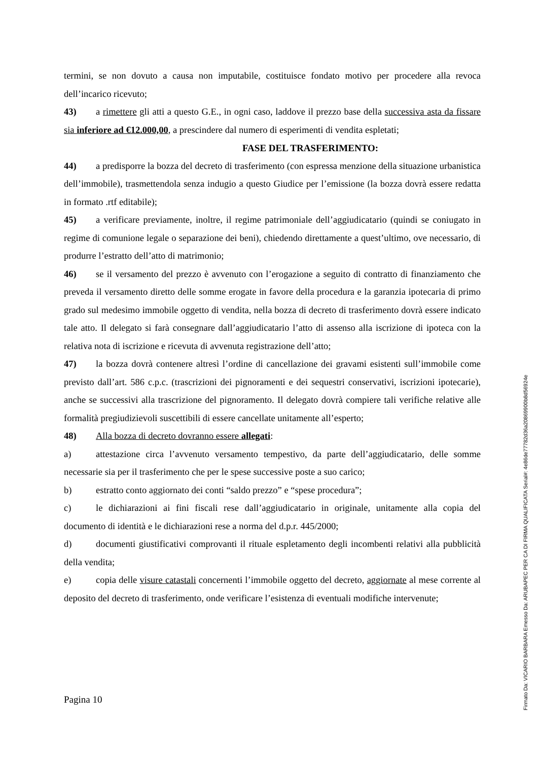termini, se non dovuto a causa non imputabile, costituisce fondato motivo per procedere alla revoca dell’incarico ricevuto;
43) a rimettere gli atti a questo G.E., in ogni caso, laddove il prezzo base della successiva asta da fissare sia inferiore ad €12.000,00, a prescindere dal numero di esperimenti di vendita espletati;
FASE DEL TRASFERIMENTO:
44) a predisporre la bozza del decreto di trasferimento (con espressa menzione della situazione urbanistica dell’immobile), trasmettendola senza indugio a questo Giudice per l’emissione (la bozza dovrà essere redatta in formato .rtf editabile);
45) a verificare previamente, inoltre, il regime patrimoniale dell’aggiudicatario (quindi se coniugato in regime di comunione legale o separazione dei beni), chiedendo direttamente a quest’ultimo, ove necessario, di produrre l’estratto dell’atto di matrimonio;
46) se il versamento del prezzo è avvenuto con l’erogazione a seguito di contratto di finanziamento che preveda il versamento diretto delle somme erogate in favore della procedura e la garanzia ipotecaria di primo grado sul medesimo immobile oggetto di vendita, nella bozza di decreto di trasferimento dovrà essere indicato tale atto. Il delegato si farà consegnare dall’aggiudicatario l’atto di assenso alla iscrizione di ipoteca con la relativa nota di iscrizione e ricevuta di avvenuta registrazione dell’atto;
47) la bozza dovrà contenere altresì l’ordine di cancellazione dei gravami esistenti sull’immobile come previsto dall’art. 586 c.p.c. (trascrizioni dei pignoramenti e dei sequestri conservativi, iscrizioni ipotecarie), anche se successivi alla trascrizione del pignoramento. Il delegato dovrà compiere tali verifiche relative alle formalità pregiudizievoli suscettibili di essere cancellate unitamente all’esperto;
48) Alla bozza di decreto dovranno essere allegati:
a) attestazione circa l’avvenuto versamento tempestivo, da parte dell’aggiudicatario, delle somme necessarie sia per il trasferimento che per le spese successive poste a suo carico;
b) estratto conto aggiornato dei conti “saldo prezzo” e “spese procedura”;
c) le dichiarazioni ai fini fiscali rese dall’aggiudicatario in originale, unitamente alla copia del documento di identità e le dichiarazioni rese a norma del d.p.r. 445/2000;
d) documenti giustificativi comprovanti il rituale espletamento degli incombenti relativi alla pubblicità della vendita;
e) copia delle visure catastali concernenti l’immobile oggetto del decreto, aggiornate al mese corrente al deposito del decreto di trasferimento, onde verificare l’esistenza di eventuali modifiche intervenute;
Pagina 10
Firmato Da: VICARIO BARBARA Emesso Da: ARUBAPEC PER CA DI FIRMA QUALIFICATA Serial#: 4e86de77782d36a20869900b8d56924e